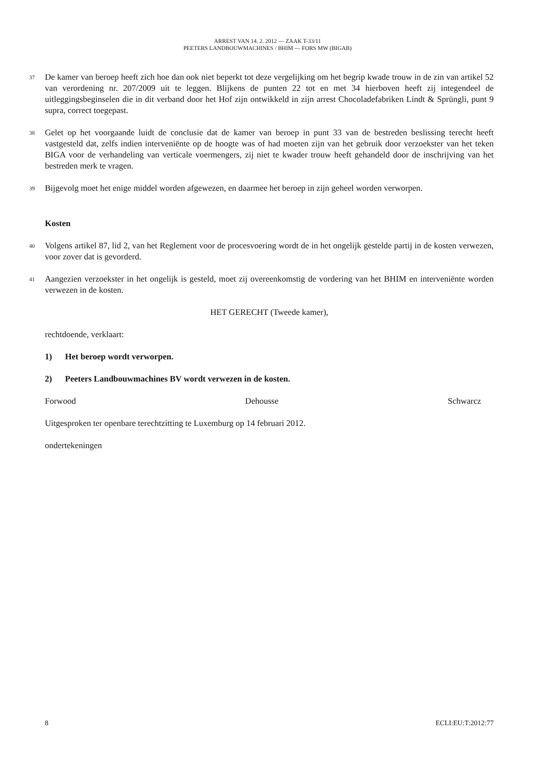ARREST VAN 14. 2. 2012 — ZAAK T-33/11
PEETERS LANDBOUWMACHINES / BHIM — FORS MW (BIGAB)
37
De kamer van beroep heeft zich hoe dan ook niet beperkt tot deze vergelijking om het begrip kwade trouw in de zin van artikel 52 van verordening nr. 207/2009 uit te leggen. Blijkens de punten 22 tot en met 34 hierboven heeft zij integendeel de uitleggingsbeginselen die in dit verband door het Hof zijn ontwikkeld in zijn arrest Chocoladefabriken Lindt & Sprüngli, punt 9 supra, correct toegepast.
38
Gelet op het voorgaande luidt de conclusie dat de kamer van beroep in punt 33 van de bestreden beslissing terecht heeft vastgesteld dat, zelfs indien interveniënte op de hoogte was of had moeten zijn van het gebruik door verzoekster van het teken BIGA voor de verhandeling van verticale voermengers, zij niet te kwader trouw heeft gehandeld door de inschrijving van het bestreden merk te vragen.
39
Bijgevolg moet het enige middel worden afgewezen, en daarmee het beroep in zijn geheel worden verworpen.
Kosten
40
Volgens artikel 87, lid 2, van het Reglement voor de procesvoering wordt de in het ongelijk gestelde partij in de kosten verwezen, voor zover dat is gevorderd.
41
Aangezien verzoekster in het ongelijk is gesteld, moet zij overeenkomstig de vordering van het BHIM en interveniënte worden verwezen in de kosten.
HET GERECHT (Tweede kamer),
rechtdoende, verklaart:
1) Het beroep wordt verworpen.
2) Peeters Landbouwmachines BV wordt verwezen in de kosten.
Forwood Dehousse Schwarcz
Uitgesproken ter openbare terechtzitting te Luxemburg op 14 februari 2012.
ondertekeningen
8 ECLI:EU:T:2012:77